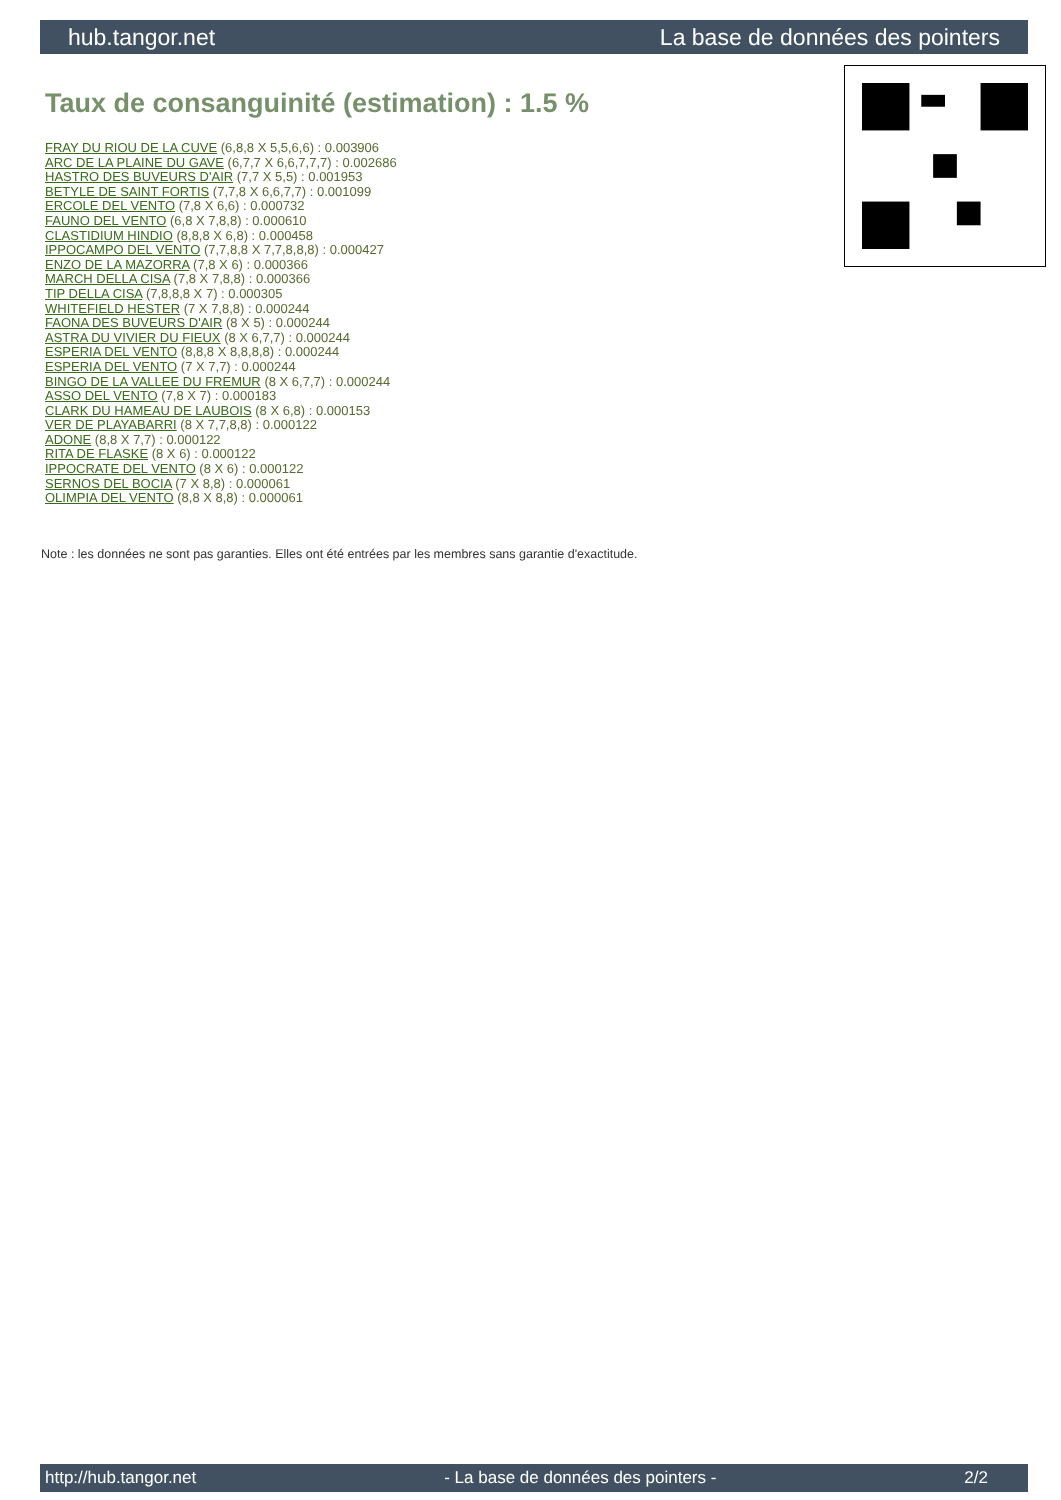hub.tangor.net La base de données des pointers
Taux de consanguinité (estimation) : 1.5 %
FRAY DU RIOU DE LA CUVE (6,8,8 X 5,5,6,6) : 0.003906
ARC DE LA PLAINE DU GAVE (6,7,7 X 6,6,7,7,7) : 0.002686
HASTRO DES BUVEURS D'AIR (7,7 X 5,5) : 0.001953
BETYLE DE SAINT FORTIS (7,7,8 X 6,6,7,7) : 0.001099
ERCOLE DEL VENTO (7,8 X 6,6) : 0.000732
FAUNO DEL VENTO (6,8 X 7,8,8) : 0.000610
CLASTIDIUM HINDIO (8,8,8 X 6,8) : 0.000458
IPPOCAMPO DEL VENTO (7,7,8,8 X 7,7,8,8,8) : 0.000427
ENZO DE LA MAZORRA (7,8 X 6) : 0.000366
MARCH DELLA CISA (7,8 X 7,8,8) : 0.000366
TIP DELLA CISA (7,8,8,8 X 7) : 0.000305
WHITEFIELD HESTER (7 X 7,8,8) : 0.000244
FAONA DES BUVEURS D'AIR (8 X 5) : 0.000244
ASTRA DU VIVIER DU FIEUX (8 X 6,7,7) : 0.000244
ESPERIA DEL VENTO (8,8,8 X 8,8,8,8) : 0.000244
ESPERIA DEL VENTO (7 X 7,7) : 0.000244
BINGO DE LA VALLEE DU FREMUR (8 X 6,7,7) : 0.000244
ASSO DEL VENTO (7,8 X 7) : 0.000183
CLARK DU HAMEAU DE LAUBOIS (8 X 6,8) : 0.000153
VER DE PLAYABARRI (8 X 7,7,8,8) : 0.000122
ADONE (8,8 X 7,7) : 0.000122
RITA DE FLASKE (8 X 6) : 0.000122
IPPOCRATE DEL VENTO (8 X 6) : 0.000122
SERNOS DEL BOCIA (7 X 8,8) : 0.000061
OLIMPIA DEL VENTO (8,8 X 8,8) : 0.000061
Note : les données ne sont pas garanties. Elles ont été entrées par les membres sans garantie d'exactitude.
http://hub.tangor.net - La base de données des pointers - 2/2